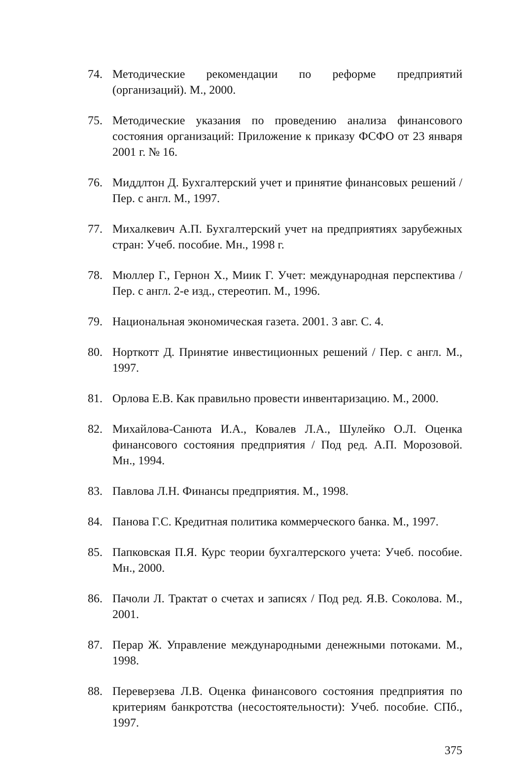74. Методические рекомендации по реформе предприятий (организаций). М., 2000.
75. Методические указания по проведению анализа финансового состояния организаций: Приложение к приказу ФСФО от 23 января 2001 г. № 16.
76. Миддлтон Д. Бухгалтерский учет и принятие финансовых решений / Пер. с англ. М., 1997.
77. Михалкевич А.П. Бухгалтерский учет на предприятиях зарубежных стран: Учеб. пособие. Мн., 1998 г.
78. Мюллер Г., Гернон Х., Миик Г. Учет: международная перспектива / Пер. с англ. 2-е изд., стереотип. М., 1996.
79. Национальная экономическая газета. 2001. 3 авг. С. 4.
80. Норткотт Д. Принятие инвестиционных решений / Пер. с англ. М., 1997.
81. Орлова Е.В. Как правильно провести инвентаризацию. М., 2000.
82. Михайлова-Санюта И.А., Ковалев Л.А., Шулейко О.Л. Оценка финансового состояния предприятия / Под ред. А.П. Морозовой. Мн., 1994.
83. Павлова Л.Н. Финансы предприятия. М., 1998.
84. Панова Г.С. Кредитная политика коммерческого банка. М., 1997.
85. Папковская П.Я. Курс теории бухгалтерского учета: Учеб. пособие. Мн., 2000.
86. Пачоли Л. Трактат о счетах и записях / Под ред. Я.В. Соколова. М., 2001.
87. Перар Ж. Управление международными денежными потоками. М., 1998.
88. Переверзева Л.В. Оценка финансового состояния предприятия по критериям банкротства (несостоятельности): Учеб. пособие. СПб., 1997.
375